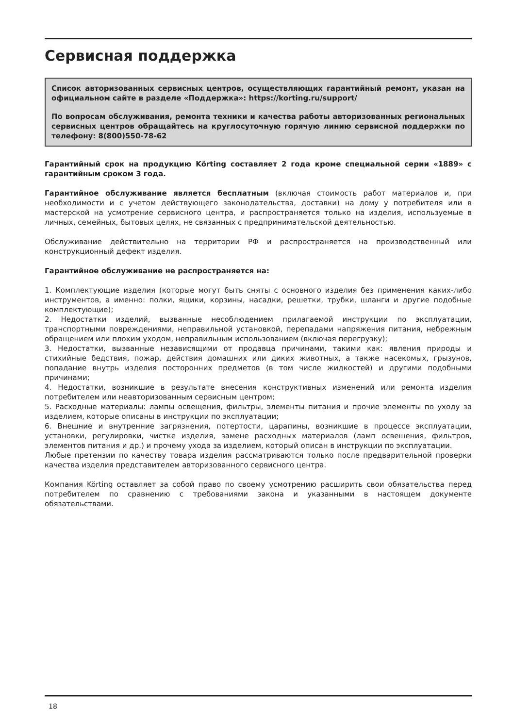Сервисная поддержка
Список авторизованных сервисных центров, осуществляющих гарантийный ремонт, указан на официальном сайте в разделе «Поддержка»: https://korting.ru/support/
По вопросам обслуживания, ремонта техники и качества работы авторизованных региональных сервисных центров обращайтесь на круглосуточную горячую линию сервисной поддержки по телефону: 8(800)550-78-62
Гарантийный срок на продукцию Körting составляет 2 года кроме специальной серии «1889» с гарантийным сроком 3 года.
Гарантийное обслуживание является бесплатным (включая стоимость работ материалов и, при необходимости и с учетом действующего законодательства, доставки) на дому у потребителя или в мастерской на усмотрение сервисного центра, и распространяется только на изделия, используемые в личных, семейных, бытовых целях, не связанных с предпринимательской деятельностью.
Обслуживание действительно на территории РФ и распространяется на производственный или конструкционный дефект изделия.
Гарантийное обслуживание не распространяется на:
1. Комплектующие изделия (которые могут быть сняты с основного изделия без применения каких-либо инструментов, а именно: полки, ящики, корзины, насадки, решетки, трубки, шланги и другие подобные комплектующие);
2. Недостатки изделий, вызванные несоблюдением прилагаемой инструкции по эксплуатации, транспортными повреждениями, неправильной установкой, перепадами напряжения питания, небрежным обращением или плохим уходом, неправильным использованием (включая перегрузку);
3. Недостатки, вызванные независящими от продавца причинами, такими как: явления природы и стихийные бедствия, пожар, действия домашних или диких животных, а также насекомых, грызунов, попадание внутрь изделия посторонних предметов (в том числе жидкостей) и другими подобными причинами;
4. Недостатки, возникшие в результате внесения конструктивных изменений или ремонта изделия потребителем или неавторизованным сервисным центром;
5. Расходные материалы: лампы освещения, фильтры, элементы питания и прочие элементы по уходу за изделием, которые описаны в инструкции по эксплуатации;
6. Внешние и внутренние загрязнения, потертости, царапины, возникшие в процессе эксплуатации, установки, регулировки, чистке изделия, замене расходных материалов (ламп освещения, фильтров, элементов питания и др.) и прочему ухода за изделием, который описан в инструкции по эксплуатации.
Любые претензии по качеству товара изделия рассматриваются только после предварительной проверки качества изделия представителем авторизованного сервисного центра.
Компания Körting оставляет за собой право по своему усмотрению расширить свои обязательства перед потребителем по сравнению с требованиями закона и указанными в настоящем документе обязательствами.
18